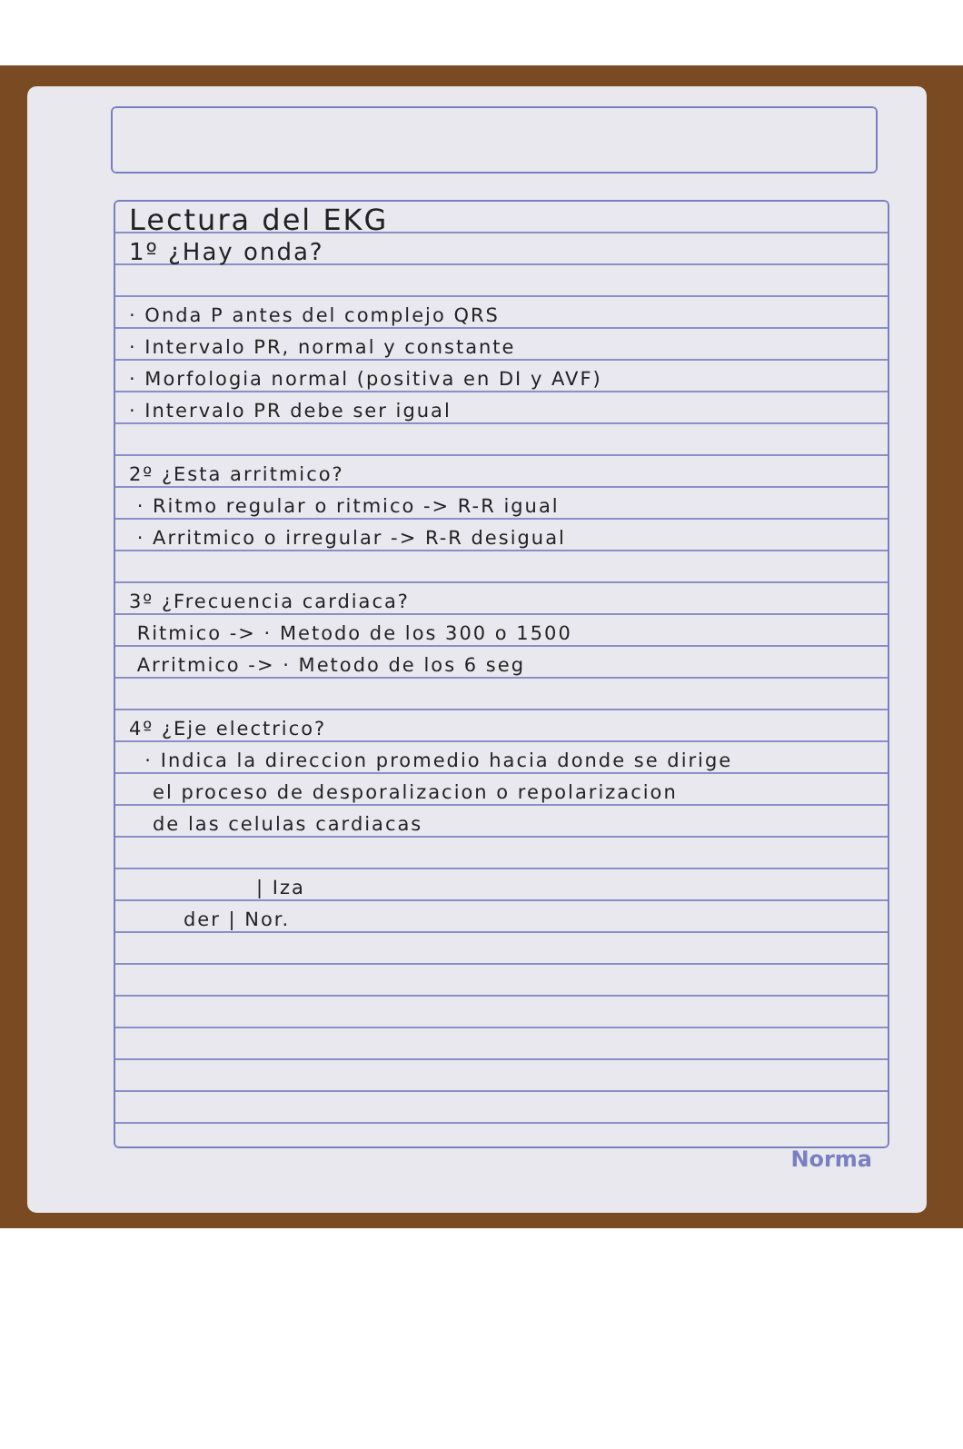Lectura del EKG
1º ¿Hay onda?
· Onda P antes del complejo QRS
· Intervalo PR, normal y constante
· Morfologia normal (positiva en DI y AVF)
· Intervalo PR debe ser igual
2º ¿Esta arritmico?
· Ritmo regular o ritmico -> R-R igual
· Arritmico o irregular -> R-R desigual
3º ¿Frecuencia cardiaca?
Ritmico -> · Metodo de los 300 o 1500
Arritmico -> · Metodo de los 6 seg
4º ¿Eje electrico?
· Indica la direccion promedio hacia donde se dirige
el proceso de desporalizacion o repolarizacion
de las celulas cardiacas
| Iza
der | Nor.
Norma